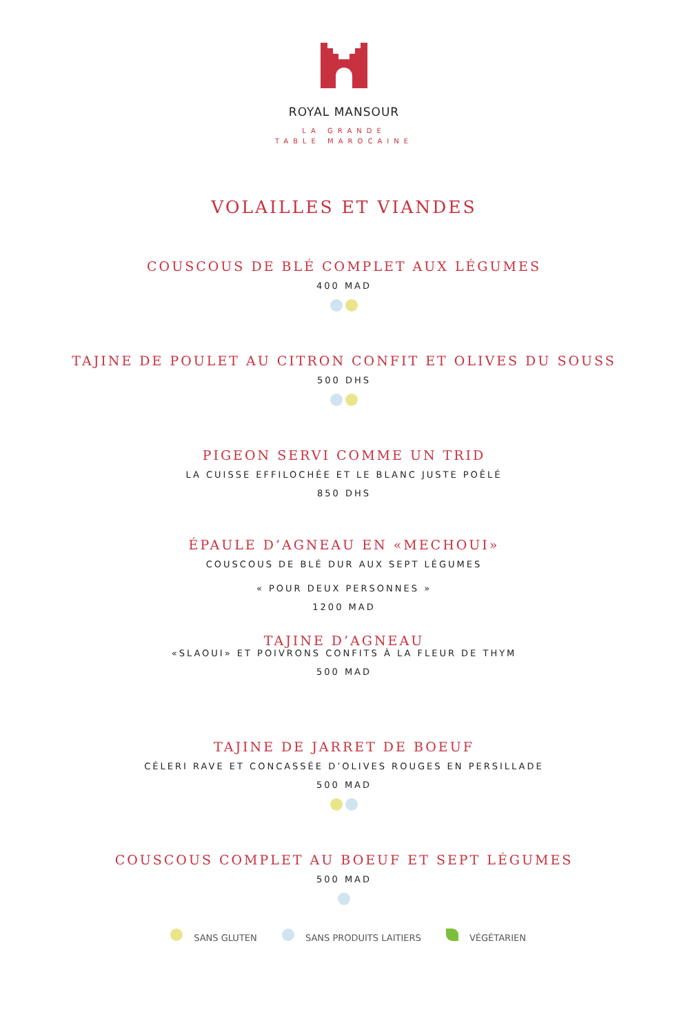ROYAL MANSOUR
LA GRANDE
TABLE MAROCAINE
VOLAILLES ET VIANDES
COUSCOUS DE BLÉ COMPLET AUX LÉGUMES
400 MAD
TAJINE DE POULET AU CITRON CONFIT ET OLIVES DU SOUSS
500 DHS
PIGEON SERVI COMME UN TRID
LA CUISSE EFFILOCHÉE ET LE BLANC JUSTE POÊLÉ
850 DHS
ÉPAULE D’AGNEAU EN «MECHOUI»
COUSCOUS DE BLÉ DUR AUX SEPT LÉGUMES
« POUR DEUX PERSONNES »
1200 MAD
TAJINE D’AGNEAU
«SLAOUI» ET POIVRONS CONFITS À LA FLEUR DE THYM
500 MAD
TAJINE DE JARRET DE BOEUF
CÉLERI RAVE ET CONCASSÉE D’OLIVES ROUGES EN PERSILLADE
500 MAD
COUSCOUS COMPLET AU BOEUF ET SEPT LÉGUMES
500 MAD
SANS GLUTEN SANS PRODUITS LAITIERS VÉGÉTARIEN